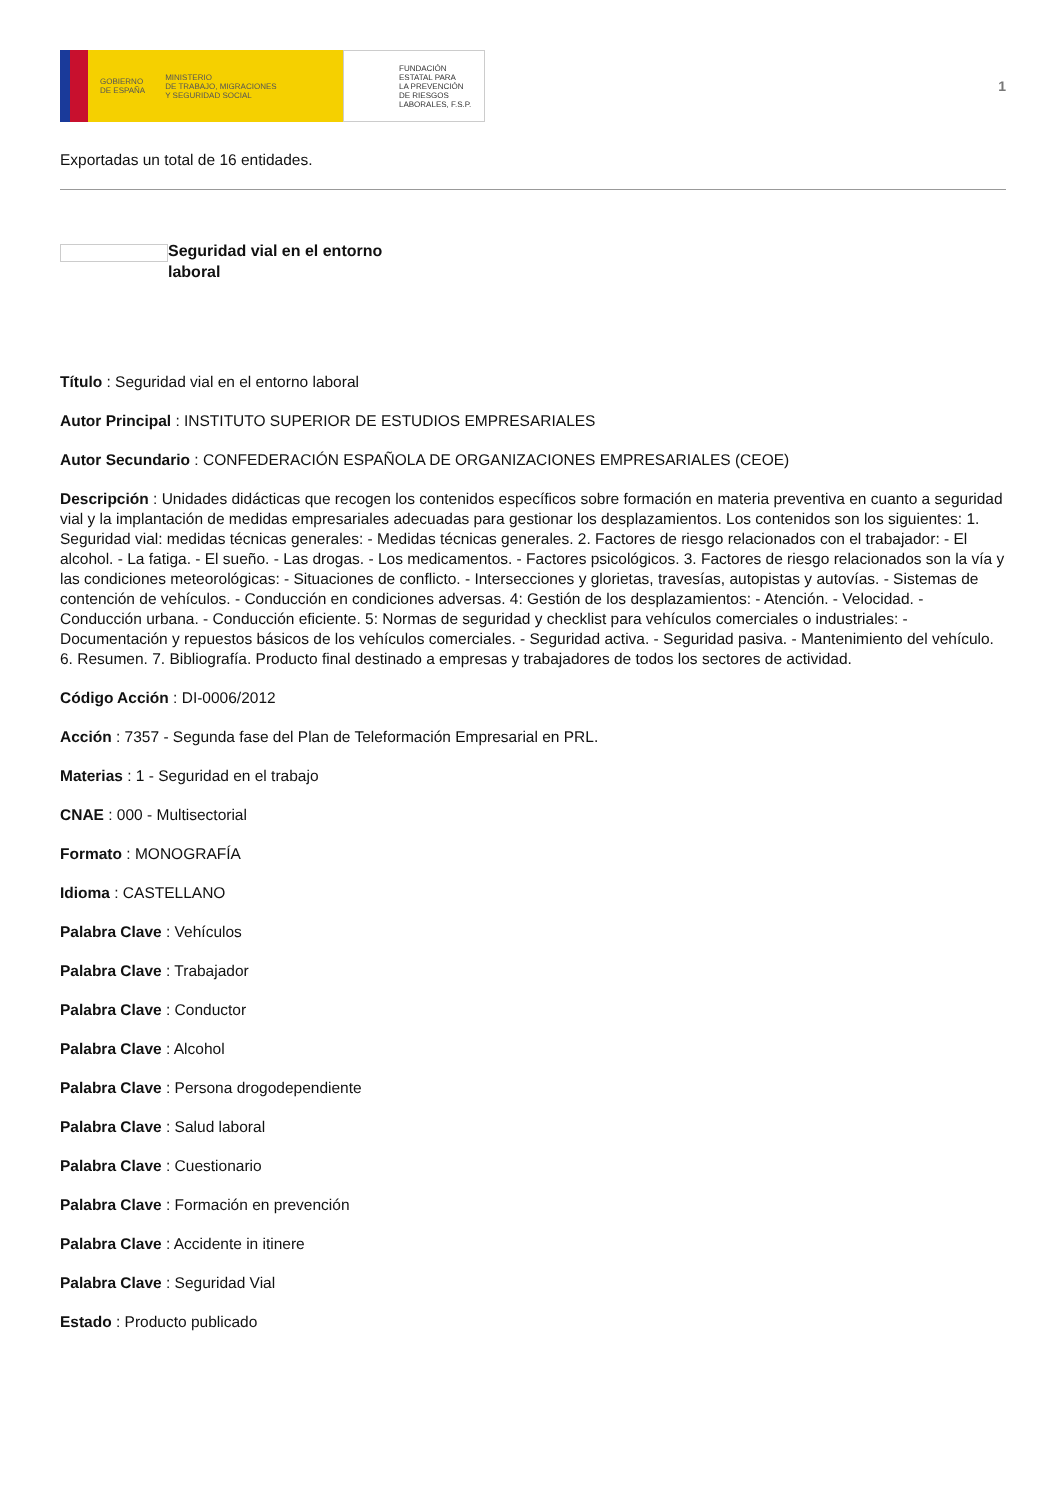GOBIERNO
DE ESPAÑA MINISTERIO
DE TRABAJO, MIGRACIONES
Y SEGURIDAD SOCIAL
FUNDACIÓN
ESTATAL PARA
LA PREVENCIÓN
DE RIESGOS
LABORALES, F.S.P.
1
Exportadas un total de 16 entidades.
Seguridad vial en el entorno laboral
Título : Seguridad vial en el entorno laboral
Autor Principal : INSTITUTO SUPERIOR DE ESTUDIOS EMPRESARIALES
Autor Secundario : CONFEDERACIÓN ESPAÑOLA DE ORGANIZACIONES EMPRESARIALES (CEOE)
Descripción : Unidades didácticas que recogen los contenidos específicos sobre formación en materia preventiva en cuanto a seguridad vial y la implantación de medidas empresariales adecuadas para gestionar los desplazamientos. Los contenidos son los siguientes: 1. Seguridad vial: medidas técnicas generales: - Medidas técnicas generales. 2. Factores de riesgo relacionados con el trabajador: - El alcohol. - La fatiga. - El sueño. - Las drogas. - Los medicamentos. - Factores psicológicos. 3. Factores de riesgo relacionados son la vía y las condiciones meteorológicas: - Situaciones de conflicto. - Intersecciones y glorietas, travesías, autopistas y autovías. - Sistemas de contención de vehículos. - Conducción en condiciones adversas. 4: Gestión de los desplazamientos: - Atención. - Velocidad. - Conducción urbana. - Conducción eficiente. 5: Normas de seguridad y checklist para vehículos comerciales o industriales: - Documentación y repuestos básicos de los vehículos comerciales. - Seguridad activa. - Seguridad pasiva. - Mantenimiento del vehículo. 6. Resumen. 7. Bibliografía. Producto final destinado a empresas y trabajadores de todos los sectores de actividad.
Código Acción : DI-0006/2012
Acción : 7357 - Segunda fase del Plan de Teleformación Empresarial en PRL.
Materias : 1 - Seguridad en el trabajo
CNAE : 000 - Multisectorial
Formato : MONOGRAFÍA
Idioma : CASTELLANO
Palabra Clave : Vehículos
Palabra Clave : Trabajador
Palabra Clave : Conductor
Palabra Clave : Alcohol
Palabra Clave : Persona drogodependiente
Palabra Clave : Salud laboral
Palabra Clave : Cuestionario
Palabra Clave : Formación en prevención
Palabra Clave : Accidente in itinere
Palabra Clave : Seguridad Vial
Estado : Producto publicado